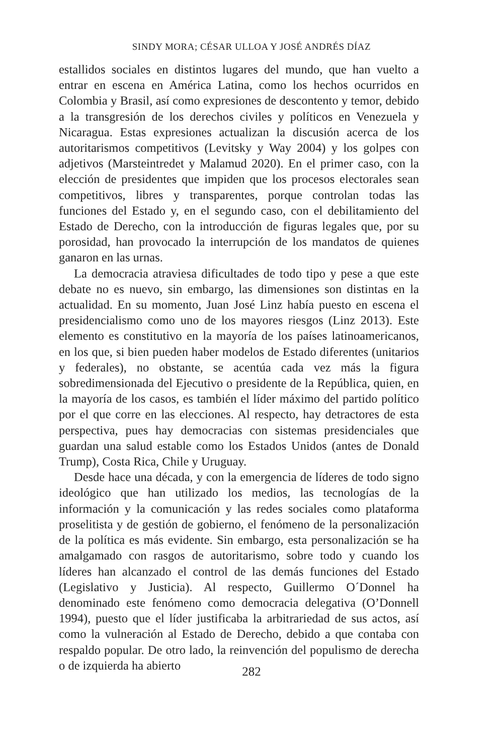SINDY MORA; CÉSAR ULLOA Y JOSÉ ANDRÉS DÍAZ
estallidos sociales en distintos lugares del mundo, que han vuelto a entrar en escena en América Latina, como los hechos ocurridos en Colombia y Brasil, así como expresiones de descontento y temor, debido a la transgresión de los derechos civiles y políticos en Venezuela y Nicaragua. Estas expresiones actualizan la discusión acerca de los autoritarismos competitivos (Levitsky y Way 2004) y los golpes con adjetivos (Marsteintredet y Malamud 2020). En el primer caso, con la elección de presidentes que impiden que los procesos electorales sean competitivos, libres y transparentes, porque controlan todas las funciones del Estado y, en el segundo caso, con el debilitamiento del Estado de Derecho, con la introducción de figuras legales que, por su porosidad, han provocado la interrupción de los mandatos de quienes ganaron en las urnas.
La democracia atraviesa dificultades de todo tipo y pese a que este debate no es nuevo, sin embargo, las dimensiones son distintas en la actualidad. En su momento, Juan José Linz había puesto en escena el presidencialismo como uno de los mayores riesgos (Linz 2013). Este elemento es constitutivo en la mayoría de los países latinoamericanos, en los que, si bien pueden haber modelos de Estado diferentes (unitarios y federales), no obstante, se acentúa cada vez más la figura sobredimensionada del Ejecutivo o presidente de la República, quien, en la mayoría de los casos, es también el líder máximo del partido político por el que corre en las elecciones. Al respecto, hay detractores de esta perspectiva, pues hay democracias con sistemas presidenciales que guardan una salud estable como los Estados Unidos (antes de Donald Trump), Costa Rica, Chile y Uruguay.
Desde hace una década, y con la emergencia de líderes de todo signo ideológico que han utilizado los medios, las tecnologías de la información y la comunicación y las redes sociales como plataforma proselitista y de gestión de gobierno, el fenómeno de la personalización de la política es más evidente. Sin embargo, esta personalización se ha amalgamado con rasgos de autoritarismo, sobre todo y cuando los líderes han alcanzado el control de las demás funciones del Estado (Legislativo y Justicia). Al respecto, Guillermo O´Donnel ha denominado este fenómeno como democracia delegativa (O’Donnell 1994), puesto que el líder justificaba la arbitrariedad de sus actos, así como la vulneración al Estado de Derecho, debido a que contaba con respaldo popular. De otro lado, la reinvención del populismo de derecha o de izquierda ha abierto
282